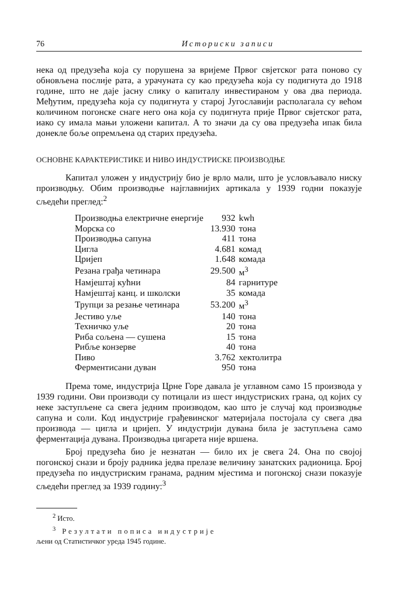76 Историски записи
нека од предузећа која су порушена за вријеме Првог свјетског рата поново су обновљена послије рата, а урачуната су као предузећа која су подигнута до 1918 године, што не даје јасну слику о капиталу инвестираном у ова два периода. Међутим, предузећа која су подигнута у старој Југославији располагала су већом количином погонске снаге него она која су подигнута прије Првог свјетског рата, иако су имала мањи уложени капитал. А то значи да су ова предузећа ипак била донекле боље опремљена од старих предузећа.
ОСНОВНЕ КАРАКТЕРИСТИКЕ И НИВО ИНДУСТРИСКЕ ПРОИЗВОДЊЕ
Капитал уложен у индустрију био је врло мали, што је условљавало ниску производњу. Обим производње најглавнијих артикала у 1939 годни показује сљедећи преглед:<sup>2</sup>
| Производња електричне енергије | 932 | kwh |
| Морска со | 13.930 | тона |
| Производња сапуна | 411 | тона |
| Цигла | 4.681 | комад |
| Цријеп | 1.648 | комада |
| Резана грађа четинара | 29.500 | м<sup>3</sup> |
| Намјештај кућни | 84 | гарнитуре |
| Намјештај канц. и школски | 35 | комада |
| Трупци за резање четинара | 53.200 | м<sup>3</sup> |
| Јестиво уље | 140 | тона |
| Техничко уље | 20 | тона |
| Риба сољена — сушена | 15 | тона |
| Рибље конзерве | 40 | тона |
| Пиво | 3.762 | хектолитра |
| Ферментисани дуван | 950 | тона |
Према томе, индустрија Црне Горе давала је углавном само 15 производа у 1939 години. Ови производи су потицали из шест индустриских грана, од којих су неке заступљене са свега једним производом, као што је случај код производње сапуна и соли. Код индустрије грађевинског материјала постојала су свега два производа — цигла и цријеп. У индустрији дувана била је заступљена само ферментација дувана. Производња цигарета није вршена.
Број предузећа био је незнатан — било их је свега 24. Она по својој погонској снази и броју радника једва прелазе величину занатских радионица. Број предузећа по индустриским гранама, радним мјестима и погонској снази показује сљедећи преглед за 1939 годину:<sup>3</sup>
<sup>2</sup> Исто.
<sup>3</sup> Резултати пописа индустрије
љени од Статистичког уреда 1945 године.